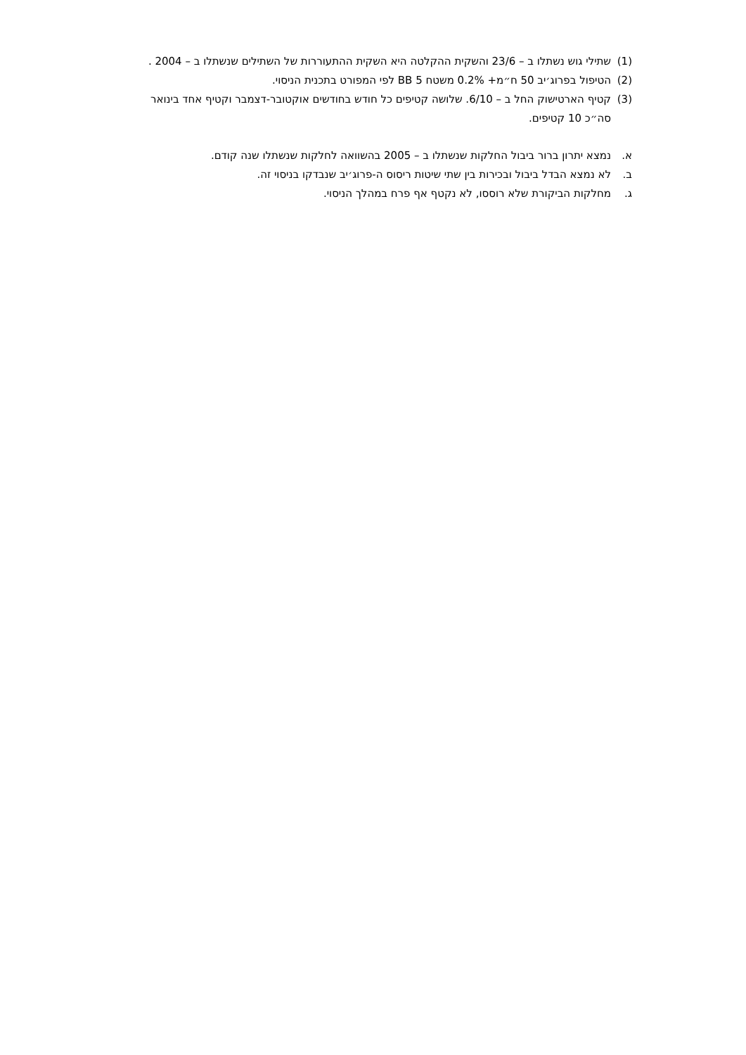(1) שתילי גוש נשתלו ב – 23/6 והשקית ההקלטה היא השקית ההתעוררות של השתילים שנשתלו ב – 2004 .
(2) הטיפול בפרוג׳יב 50 ח״מ+ 0.2% משטח BB 5 לפי המפורט בתכנית הניסוי.
(3) קטיף הארטישוק החל ב – 6/10. שלושה קטיפים כל חודש בחודשים אוקטובר-דצמבר וקטיף אחד בינואר סה״כ 10 קטיפים.
א. נמצא יתרון ברור ביבול החלקות שנשתלו ב – 2005 בהשוואה לחלקות שנשתלו שנה קודם.
ב. לא נמצא הבדל ביבול ובכירות בין שתי שיטות ריסוס ה-פרוג׳יב שנבדקו בניסוי זה.
ג. מחלקות הביקורת שלא רוססו, לא נקטף אף פרח במהלך הניסוי.